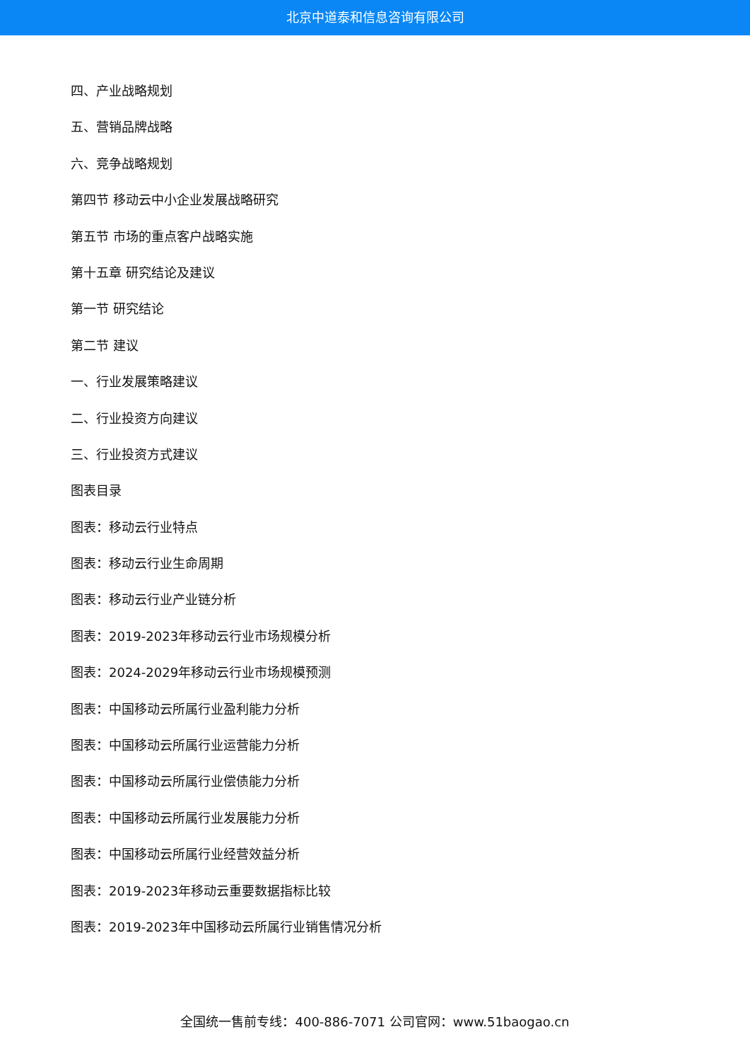北京中道泰和信息咨询有限公司
四、产业战略规划
五、营销品牌战略
六、竞争战略规划
第四节 移动云中小企业发展战略研究
第五节 市场的重点客户战略实施
第十五章 研究结论及建议
第一节 研究结论
第二节 建议
一、行业发展策略建议
二、行业投资方向建议
三、行业投资方式建议
图表目录
图表：移动云行业特点
图表：移动云行业生命周期
图表：移动云行业产业链分析
图表：2019-2023年移动云行业市场规模分析
图表：2024-2029年移动云行业市场规模预测
图表：中国移动云所属行业盈利能力分析
图表：中国移动云所属行业运营能力分析
图表：中国移动云所属行业偿债能力分析
图表：中国移动云所属行业发展能力分析
图表：中国移动云所属行业经营效益分析
图表：2019-2023年移动云重要数据指标比较
图表：2019-2023年中国移动云所属行业销售情况分析
全国统一售前专线：400-886-7071 公司官网：www.51baogao.cn